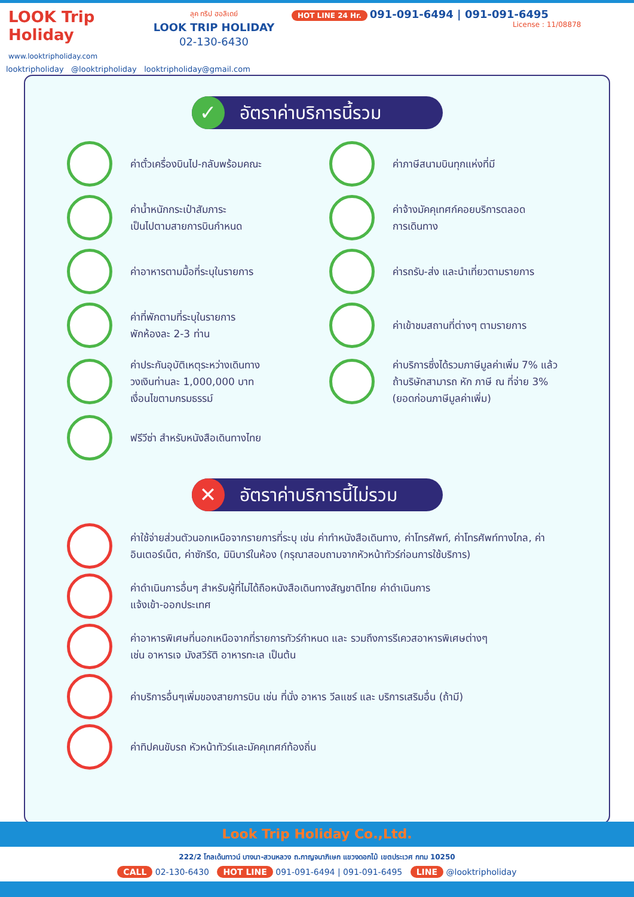LOOK Trip Holiday
www.looktripholiday.com
ลุค ทริป ฮอลิเดย์
LOOK TRIP HOLIDAY
02-130-6430
HOT LINE 24 Hr. 091-091-6494 | 091-091-6495
License : 11/08878
looktripholiday @looktripholiday looktripholiday@gmail.com
✓ อัตราค่าบริการนี้รวม
ค่าตั๋วเครื่องบินไป-กลับพร้อมคณะ
ค่าภาษีสนามบินทุกแห่งที่มี
ค่าน้ำหนักกระเป๋าสัมภาระ
เป็นไปตามสายการบินกำหนด
ค่าจ้างมัคคุเทศก์คอยบริการตลอด
การเดินทาง
ค่าอาหารตามมื้อที่ระบุในรายการ
ค่ารถรับ-ส่ง และนำเที่ยวตามรายการ
ค่าที่พักตามที่ระบุในรายการ
พักห้องละ 2-3 ท่าน
ค่าเข้าชมสถานที่ต่างๆ ตามรายการ
ค่าประกันอุบัติเหตุระหว่างเดินทาง
วงเงินท่านละ 1,000,000 บาท
เงื่อนไขตามกรมธรรม์
ค่าบริการซึ่งได้รวมภาษีมูลค่าเพิ่ม 7% แล้ว
ถ้าบริษัทสามารถ หัก ภาษี ณ ที่จ่าย 3%
(ยอดก่อนภาษีมูลค่าเพิ่ม)
ฟรีวีซ่า สำหรับหนังสือเดินทางไทย
✕ อัตราค่าบริการนี้ไม่รวม
ค่าใช้จ่ายส่วนตัวนอกเหนือจากรายการที่ระบุ เช่น ค่าทำหนังสือเดินทาง, ค่าโทรศัพท์, ค่าโทรศัพท์ทางไกล, ค่าอินเตอร์เน็ต, ค่าซักรีด, มินิบาร์ในห้อง (กรุณาสอบถามจากหัวหน้าทัวร์ก่อนการใช้บริการ)
ค่าดำเนินการอื่นๆ สำหรับผู้ที่ไม่ได้ถือหนังสือเดินทางสัญชาติไทย ค่าดำเนินการ
แจ้งเข้า-ออกประเทศ
ค่าอาหารพิเศษที่นอกเหนือจากที่รายการทัวร์กำหนด และ รวมถึงการรีเควสอาหารพิเศษต่างๆ
เช่น อาหารเจ มังสวิรัติ อาหารทะเล เป็นต้น
ค่าบริการอื่นๆเพิ่มของสายการบิน เช่น ที่นั่ง อาหาร วีลแชร์ และ บริการเสริมอื่น (ถ้ามี)
ค่าทิปคนขับรถ หัวหน้าทัวร์และมัคคุเทศก์ท้องถิ่น
Look Trip Holiday Co.,Ltd.
222/2 โกลเด้นทาวน์ บางนา-สวนหลวง ถ.กาญจนาภิเษก แขวงดอกไม้ เขตประเวศ กทม 10250
CALL 02-130-6430 HOT LINE 091-091-6494 | 091-091-6495 LINE @looktripholiday